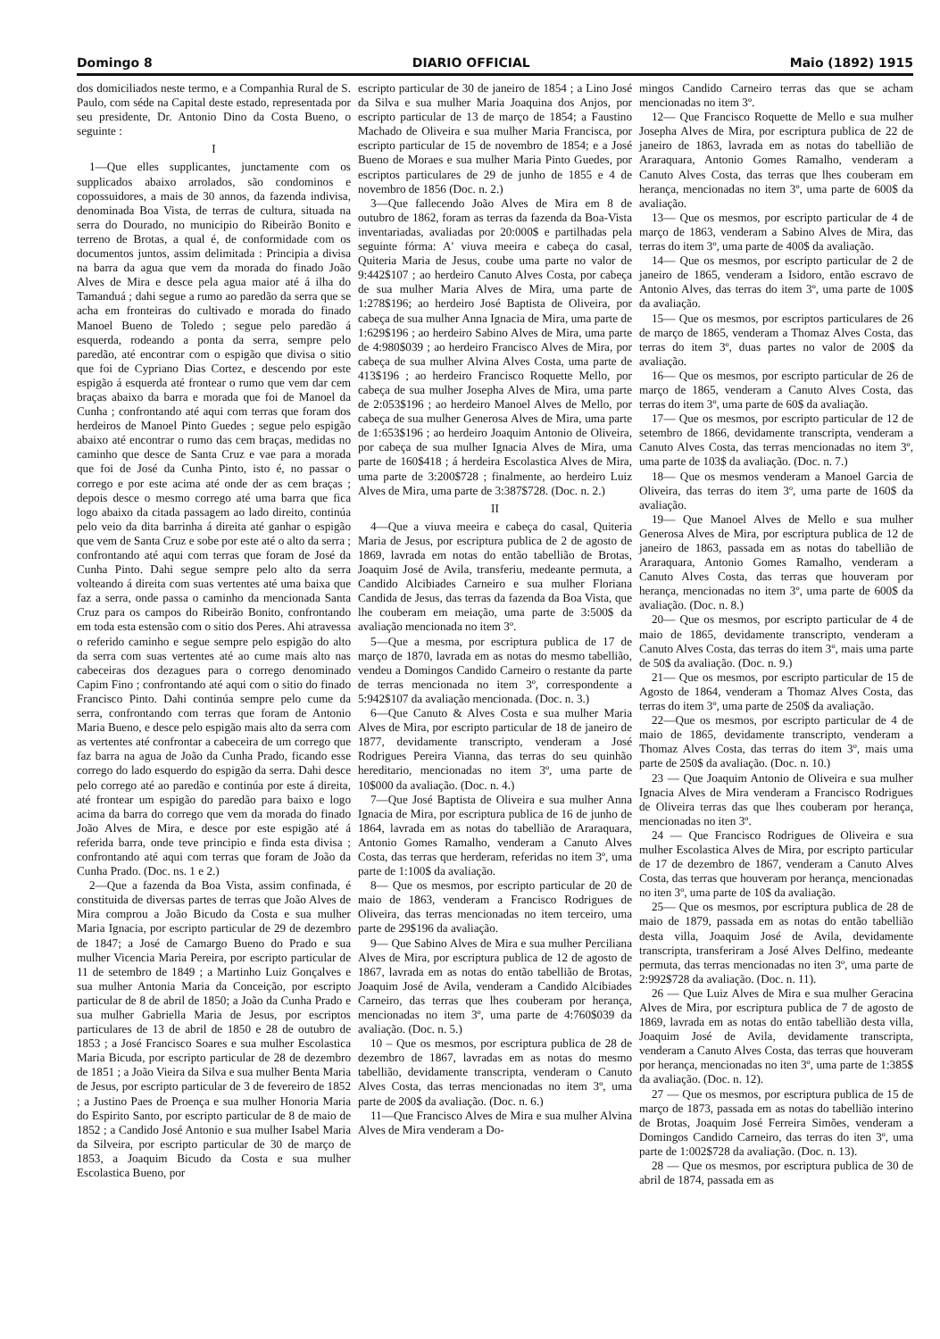Domingo 8 DIARIO OFFICIAL Maio (1892) 1915
dos domiciliados neste termo, e a Companhia Rural de S. Paulo, com séde na Capital deste estado, representada por seu presidente, Dr. Antonio Dino da Costa Bueno, o seguinte :
I
1—Que elles supplicantes, junctamente com os supplicados abaixo arrolados, são condominos e copossuidores, a mais de 30 annos, da fazenda indivisa, denominada Boa Vista, de terras de cultura, situada na serra do Dourado, no municipio do Ribeirão Bonito e terreno de Brotas, a qual é, de conformidade com os documentos juntos, assim delimitada : Principia a divisa na barra da agua que vem da morada do finado João Alves de Mira e desce pela agua maior até á ilha do Tamanduá ; dahi segue a rumo ao paredão da serra que se acha em fronteiras do cultivado e morada do finado Manoel Bueno de Toledo ; segue pelo paredão á esquerda, rodeando a ponta da serra, sempre pelo paredão, até encontrar com o espigão que divisa o sitio que foi de Cypriano Dias Cortez, e descendo por este espigão á esquerda até frontear o rumo que vem dar cem braças abaixo da barra e morada que foi de Manoel da Cunha ; confrontando até aqui com terras que foram dos herdeiros de Manoel Pinto Guedes ; segue pelo espigão abaixo até encontrar o rumo das cem braças, medidas no caminho que desce de Santa Cruz e vae para a morada que foi de José da Cunha Pinto, isto é, no passar o corrego e por este acima até onde der as cem braças ; depois desce o mesmo corrego até uma barra que fica logo abaixo da citada passagem ao lado direito, continúa pelo veio da dita barrinha á direita até ganhar o espigão que vem de Santa Cruz e sobe por este até o alto da serra ; confrontando até aqui com terras que foram de José da Cunha Pinto. Dahi segue sempre pelo alto da serra volteando á direita com suas vertentes até uma baixa que faz a serra, onde passa o caminho da mencionada Santa Cruz para os campos do Ribeirão Bonito, confrontando em toda esta estensão com o sitio dos Peres. Ahi atravessa o referido caminho e segue sempre pelo espigão do alto da serra com suas vertentes até ao cume mais alto nas cabeceiras dos dezagues para o corrego denominado Capim Fino ; confrontando até aqui com o sitio do finado Francisco Pinto. Dahi continúa sempre pelo cume da serra, confrontando com terras que foram de Antonio Maria Bueno, e desce pelo espigão mais alto da serra com as vertentes até confrontar a cabeceira de um corrego que faz barra na agua de João da Cunha Prado, ficando esse corrego do lado esquerdo do espigão da serra. Dahi desce pelo corrego até ao paredão e continúa por este á direita, até frontear um espigão do paredão para baixo e logo acima da barra do corrego que vem da morada do finado João Alves de Mira, e desce por este espigão até á referida barra, onde teve principio e finda esta divisa ; confrontando até aqui com terras que foram de João da Cunha Prado. (Doc. ns. 1 e 2.)
2—Que a fazenda da Boa Vista, assim confinada, é constituida de diversas partes de terras que João Alves de Mira comprou a João Bicudo da Costa e sua mulher Maria Ignacia, por escripto particular de 29 de dezembro de 1847; a José de Camargo Bueno do Prado e sua mulher Vicencia Maria Pereira, por escripto particular de 11 de setembro de 1849 ; a Martinho Luiz Gonçalves e sua mulher Antonia Maria da Conceição, por escripto particular de 8 de abril de 1850; a João da Cunha Prado e sua mulher Gabriella Maria de Jesus, por escriptos particulares de 13 de abril de 1850 e 28 de outubro de 1853 ; a José Francisco Soares e sua mulher Escolastica Maria Bicuda, por escripto particular de 28 de dezembro de 1851 ; a João Vieira da Silva e sua mulher Benta Maria de Jesus, por escripto particular de 3 de fevereiro de 1852 ; a Justino Paes de Proença e sua mulher Honoria Maria do Espirito Santo, por escripto particular de 8 de maio de 1852 ; a Candido José Antonio e sua mulher Isabel Maria da Silveira, por escripto particular de 30 de março de 1853, a Joaquim Bicudo da Costa e sua mulher Escolastica Bueno, por
escripto particular de 30 de janeiro de 1854 ; a Lino José da Silva e sua mulher Maria Joaquina dos Anjos, por escripto particular de 13 de março de 1854; a Faustino Machado de Oliveira e sua mulher Maria Francisca, por escripto particular de 15 de novembro de 1854; e a José Bueno de Moraes e sua mulher Maria Pinto Guedes, por escriptos particulares de 29 de junho de 1855 e 4 de novembro de 1856 (Doc. n. 2.)
3—Que fallecendo João Alves de Mira em 8 de outubro de 1862, foram as terras da fazenda da Boa-Vista inventariadas, avaliadas por 20:000$ e partilhadas pela seguinte fórma: A' viuva meeira e cabeça do casal, Quiteria Maria de Jesus, coube uma parte no valor de 9:442$107 ; ao herdeiro Canuto Alves Costa, por cabeça de sua mulher Maria Alves de Mira, uma parte de 1:278$196; ao herdeiro José Baptista de Oliveira, por cabeça de sua mulher Anna Ignacia de Mira, uma parte de 1:629$196 ; ao herdeiro Sabino Alves de Mira, uma parte de 4:980$039 ; ao herdeiro Francisco Alves de Mira, por cabeça de sua mulher Alvina Alves Costa, uma parte de 413$196 ; ao herdeiro Francisco Roquette Mello, por cabeça de sua mulher Josepha Alves de Mira, uma parte de 2:053$196 ; ao herdeiro Manoel Alves de Mello, por cabeça de sua mulher Generosa Alves de Mira, uma parte de 1:653$196 ; ao herdeiro Joaquim Antonio de Oliveira, por cabeça de sua mulher Ignacia Alves de Mira, uma parte de 160$418 ; á herdeira Escolastica Alves de Mira, uma parte de 3:200$728 ; finalmente, ao herdeiro Luiz Alves de Mira, uma parte de 3:387$728. (Doc. n. 2.)
II
4—Que a viuva meeira e cabeça do casal, Quiteria Maria de Jesus, por escriptura publica de 2 de agosto de 1869, lavrada em notas do então tabellião de Brotas, Joaquim José de Avila, transferiu, medeante permuta, a Candido Alcibiades Carneiro e sua mulher Floriana Candida de Jesus, das terras da fazenda da Boa Vista, que lhe couberam em meiação, uma parte de 3:500$ da avaliação mencionada no item 3º.
5—Que a mesma, por escriptura publica de 17 de março de 1870, lavrada em as notas do mesmo tabellião, vendeu a Domingos Candido Carneiro o restante da parte de terras mencionada no item 3º, correspondente a 5:942$107 da avaliação mencionada. (Doc. n. 3.)
6—Que Canuto & Alves Costa e sua mulher Maria Alves de Mira, por escripto particular de 18 de janeiro de 1877, devidamente transcripto, venderam a José Rodrigues Pereira Vianna, das terras do seu quinhão hereditario, mencionadas no item 3º, uma parte de 10$000 da avaliação. (Doc. n. 4.)
7—Que José Baptista de Oliveira e sua mulher Anna Ignacia de Mira, por escriptura publica de 16 de junho de 1864, lavrada em as notas do tabellião de Araraquara, Antonio Gomes Ramalho, venderam a Canuto Alves Costa, das terras que herderam, referidas no item 3º, uma parte de 1:100$ da avaliação.
8— Que os mesmos, por escripto particular de 20 de maio de 1863, venderam a Francisco Rodrigues de Oliveira, das terras mencionadas no item terceiro, uma parte de 29$196 da avaliação.
9— Que Sabino Alves de Mira e sua mulher Perciliana Alves de Mira, por escriptura publica de 12 de agosto de 1867, lavrada em as notas do então tabellião de Brotas, Joaquim José de Avila, venderam a Candido Alcibiades Carneiro, das terras que lhes couberam por herança, mencionadas no item 3º, uma parte de 4:760$039 da avaliação. (Doc. n. 5.)
10 – Que os mesmos, por escriptura publica de 28 de dezembro de 1867, lavradas em as notas do mesmo tabellião, devidamente transcripta, venderam o Canuto Alves Costa, das terras mencionadas no item 3º, uma parte de 200$ da avaliação. (Doc. n. 6.)
11—Que Francisco Alves de Mira e sua mulher Alvina Alves de Mira venderam a Do-
mingos Candido Carneiro terras das que se acham mencionadas no item 3º.
12— Que Francisco Roquette de Mello e sua mulher Josepha Alves de Mira, por escriptura publica de 22 de janeiro de 1863, lavrada em as notas do tabellião de Araraquara, Antonio Gomes Ramalho, venderam a Canuto Alves Costa, das terras que lhes couberam em herança, mencionadas no item 3º, uma parte de 600$ da avaliação.
13— Que os mesmos, por escripto particular de 4 de março de 1863, venderam a Sabino Alves de Mira, das terras do item 3º, uma parte de 400$ da avaliação.
14— Que os mesmos, por escripto particular de 2 de janeiro de 1865, venderam a Isidoro, então escravo de Antonio Alves, das terras do item 3º, uma parte de 100$ da avaliação.
15— Que os mesmos, por escriptos particulares de 26 de março de 1865, venderam a Thomaz Alves Costa, das terras do item 3º, duas partes no valor de 200$ da avaliação.
16— Que os mesmos, por escripto particular de 26 de março de 1865, venderam a Canuto Alves Costa, das terras do item 3º, uma parte de 60$ da avaliação.
17— Que os mesmos, por escripto particular de 12 de setembro de 1866, devidamente transcripta, venderam a Canuto Alves Costa, das terras mencionadas no item 3º, uma parte de 103$ da avaliação. (Doc. n. 7.)
18— Que os mesmos venderam a Manoel Garcia de Oliveira, das terras do item 3º, uma parte de 160$ da avaliação.
19— Que Manoel Alves de Mello e sua mulher Generosa Alves de Mira, por escriptura publica de 12 de janeiro de 1863, passada em as notas do tabellião de Araraquara, Antonio Gomes Ramalho, venderam a Canuto Alves Costa, das terras que houveram por herança, mencionadas no item 3º, uma parte de 600$ da avaliação. (Doc. n. 8.)
20— Que os mesmos, por escripto particular de 4 de maio de 1865, devidamente transcripto, venderam a Canuto Alves Costa, das terras do item 3º, mais uma parte de 50$ da avaliação. (Doc. n. 9.)
21— Que os mesmos, por escripto particular de 15 de Agosto de 1864, venderam a Thomaz Alves Costa, das terras do item 3º, uma parte de 250$ da avaliação.
22—Que os mesmos, por escripto particular de 4 de maio de 1865, devidamente transcripto, venderam a Thomaz Alves Costa, das terras do item 3º, mais uma parte de 250$ da avaliação. (Doc. n. 10.)
23 — Que Joaquim Antonio de Oliveira e sua mulher Ignacia Alves de Mira venderam a Francisco Rodrigues de Oliveira terras das que lhes couberam por herança, mencionadas no iten 3º.
24 — Que Francisco Rodrigues de Oliveira e sua mulher Escolastica Alves de Mira, por escripto particular de 17 de dezembro de 1867, venderam a Canuto Alves Costa, das terras que houveram por herança, mencionadas no iten 3º, uma parte de 10$ da avaliação.
25— Que os mesmos, por escriptura publica de 28 de maio de 1879, passada em as notas do então tabellião desta villa, Joaquim José de Avila, devidamente transcripta, transferiram a José Alves Delfino, medeante permuta, das terras mencionadas no iten 3º, uma parte de 2:992$728 da avaliação. (Doc. n. 11).
26 — Que Luiz Alves de Mira e sua mulher Geracina Alves de Mira, por escriptura publica de 7 de agosto de 1869, lavrada em as notas do então tabellião desta villa, Joaquim José de Avila, devidamente transcripta, venderam a Canuto Alves Costa, das terras que houveram por herança, mencionadas no iten 3º, uma parte de 1:385$ da avaliação. (Doc. n. 12).
27 — Que os mesmos, por escriptura publica de 15 de março de 1873, passada em as notas do tabellião interino de Brotas, Joaquim José Ferreira Simões, venderam a Domingos Candido Carneiro, das terras do iten 3º, uma parte de 1:002$728 da avaliação. (Doc. n. 13).
28 — Que os mesmos, por escriptura publica de 30 de abril de 1874, passada em as